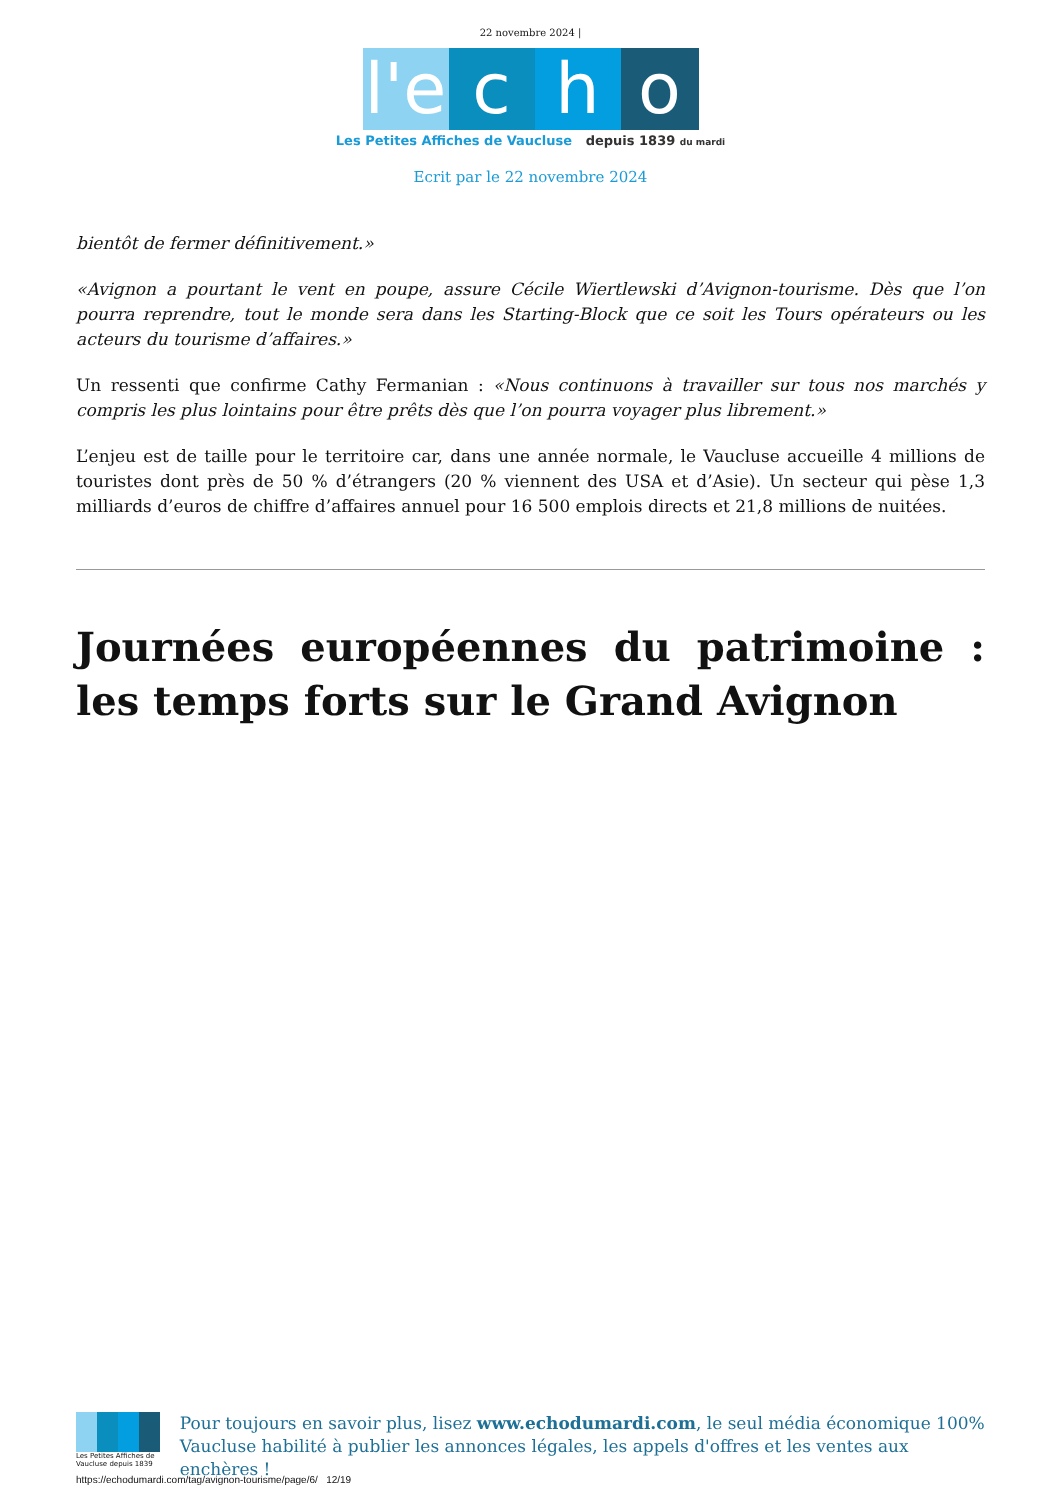22 novembre 2024 |
l'e
c h o
Les Petites Affiches de Vaucluse depuis 1839 du mardi
Ecrit par le 22 novembre 2024
bientôt de fermer définitivement.»
«Avignon a pourtant le vent en poupe, assure Cécile Wiertlewski d’Avignon-tourisme. Dès que l’on pourra reprendre, tout le monde sera dans les Starting-Block que ce soit les Tours opérateurs ou les acteurs du tourisme d’affaires.»
Un ressenti que confirme Cathy Fermanian : «Nous continuons à travailler sur tous nos marchés y compris les plus lointains pour être prêts dès que l’on pourra voyager plus librement.»
L’enjeu est de taille pour le territoire car, dans une année normale, le Vaucluse accueille 4 millions de touristes dont près de 50 % d’étrangers (20 % viennent des USA et d’Asie). Un secteur qui pèse 1,3 milliards d’euros de chiffre d’affaires annuel pour 16 500 emplois directs et 21,8 millions de nuitées.
Journées européennes du patrimoine : les temps forts sur le Grand Avignon
Les Petites Affiches de Vaucluse depuis 1839
Pour toujours en savoir plus, lisez www.echodumardi.com, le seul média économique 100% Vaucluse habilité à publier les annonces légales, les appels d'offres et les ventes aux enchères !
https://echodumardi.com/tag/avignon-tourisme/page/6/ 12/19